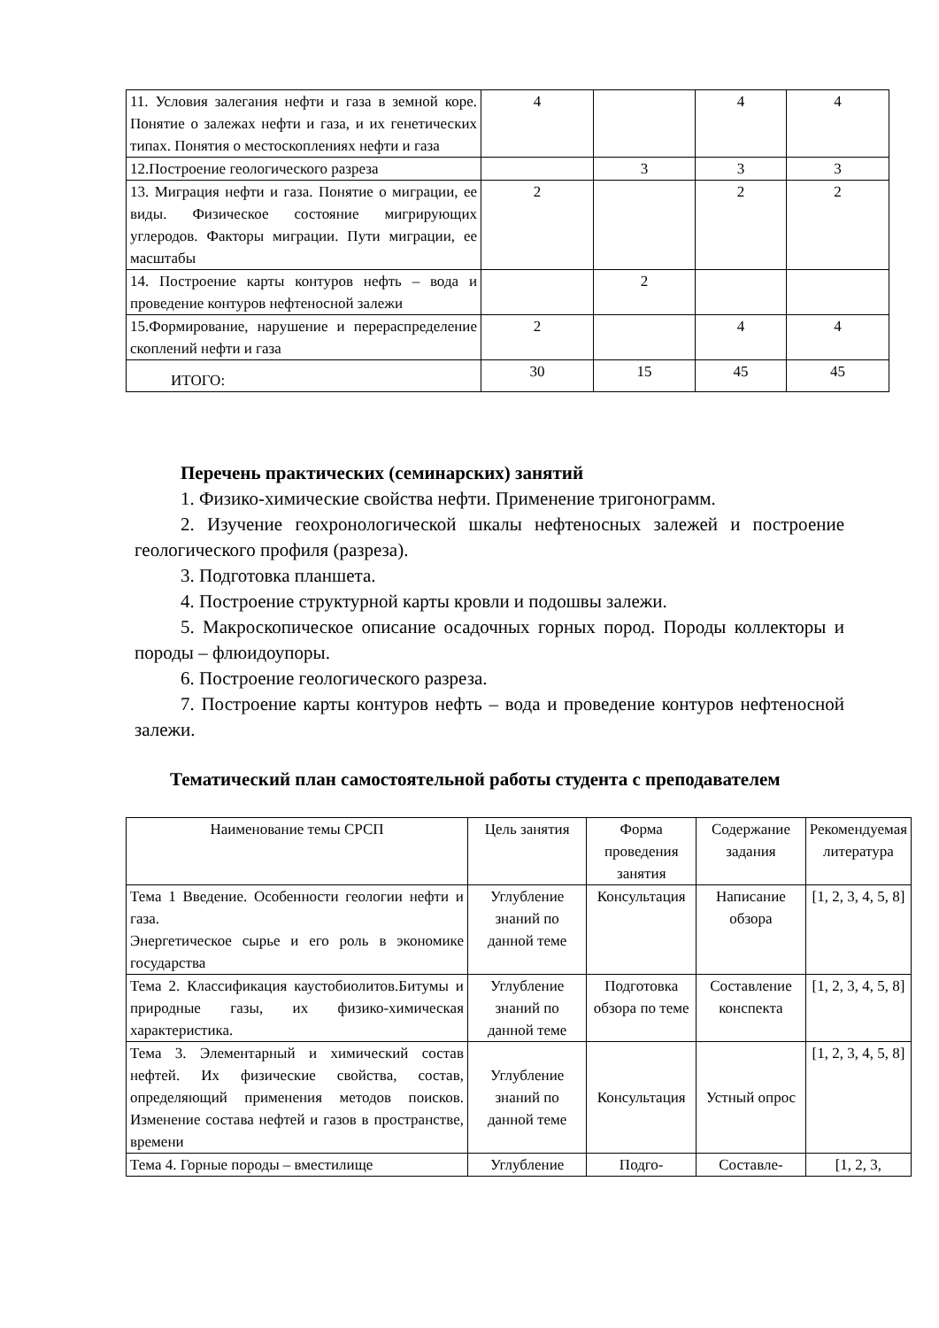| 11. Условия залегания нефти и газа в земной коре. Понятие о залежах нефти и газа, и их генетических типах. Понятия о местоскоплениях нефти и газа | 4 | | 4 | 4 |
| 12.Построение геологического разреза | | 3 | 3 | 3 |
| 13. Миграция нефти и газа. Понятие о миграции, ее виды. Физическое состояние мигрирующих углеродов. Факторы миграции. Пути миграции, ее масштабы | 2 | | 2 | 2 |
| 14. Построение карты контуров нефть – вода и проведение контуров нефтеносной залежи | | 2 | | |
| 15.Формирование, нарушение и перераспределение скоплений нефти и газа | 2 | | 4 | 4 |
| ИТОГО: | 30 | 15 | 45 | 45 |
Перечень практических (семинарских) занятий
1. Физико-химические свойства нефти. Применение тригонограмм.
2. Изучение геохронологической шкалы нефтеносных залежей и построение геологического профиля (разреза).
3. Подготовка планшета.
4. Построение структурной карты кровли и подошвы залежи.
5. Макроскопическое описание осадочных горных пород. Породы коллекторы и породы – флюидоупоры.
6. Построение геологического разреза.
7. Построение карты контуров нефть – вода и проведение контуров нефтеносной залежи.
Тематический план самостоятельной работы студента с преподавателем
| Наименование темы СРСП | Цель занятия | Форма проведения занятия | Содержание задания | Рекомендуемая литература |
| Тема 1 Введение. Особенности геологии нефти и газа. Энергетическое сырье и его роль в экономике государства | Углубление знаний по данной теме | Консультация | Написание обзора | [1, 2, 3, 4, 5, 8] |
| Тема 2. Классификация каустобиолитов.Битумы и природные газы, их физико-химическая характеристика. | Углубление знаний по данной теме | Подготовка обзора по теме | Составление конспекта | [1, 2, 3, 4, 5, 8] |
| Тема 3. Элементарный и химический состав нефтей. Их физические свойства, состав, определяющий применения методов поисков. Изменение состава нефтей и газов в пространстве, времени | Углубление знаний по данной теме | Консультация | Устный опрос | [1, 2, 3, 4, 5, 8] |
| Тема 4. Горные породы – вместилище | Углубление | Подго- | Составле- | [1, 2, 3, |